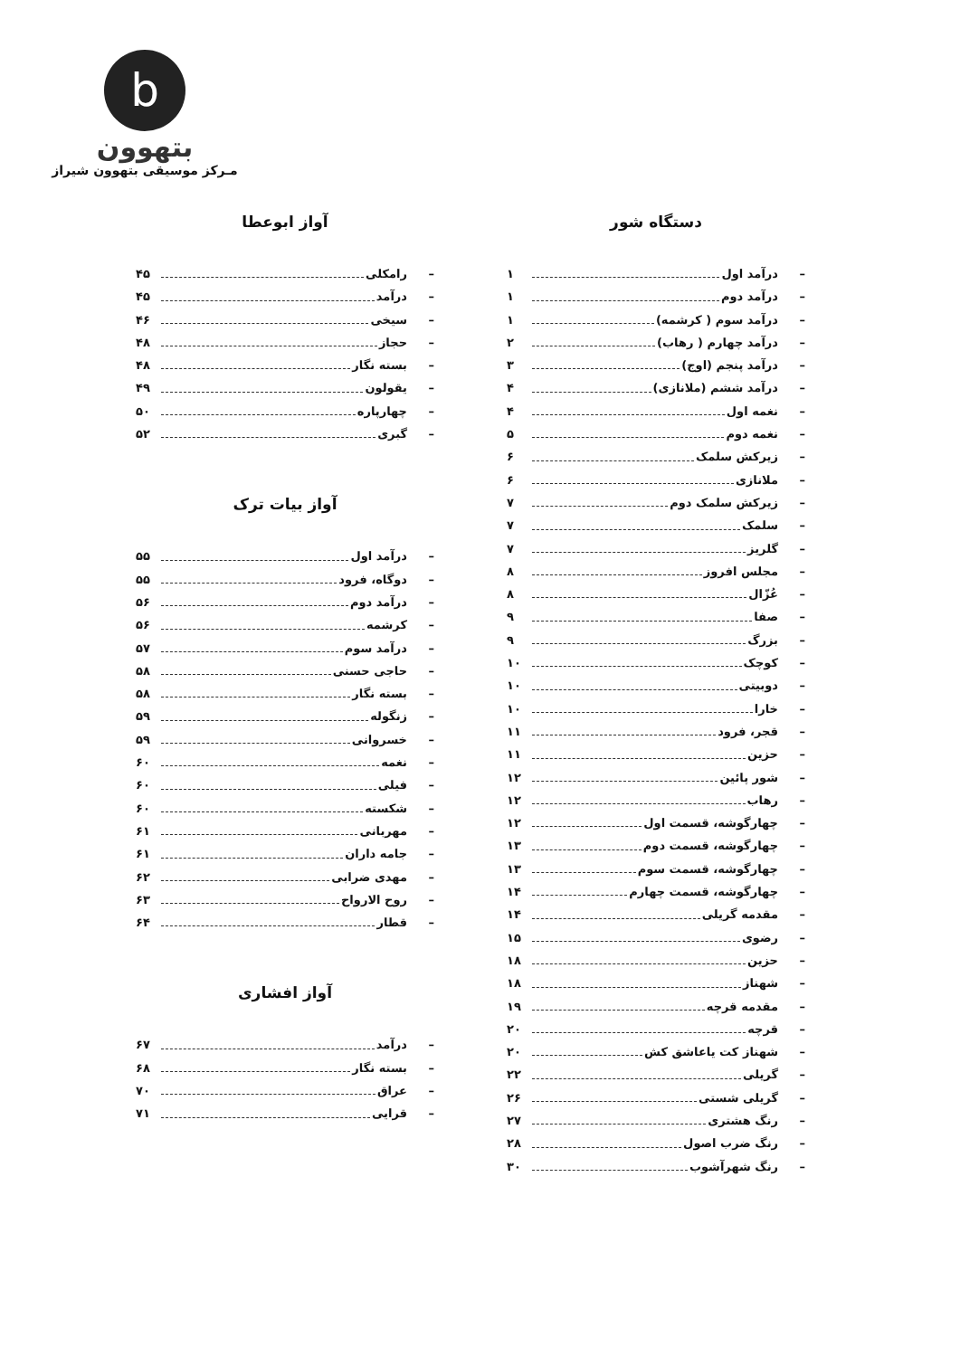b
بتهوون
مـرکز موسیقی بتهوون شیراز
دستگاه شور
– درآمد اول ۱
– درآمد دوم ۱
– درآمد سوم ( کرشمه) ۱
– درآمد چهارم ( رهاب) ۲
– درآمد پنجم (اوج) ۳
– درآمد ششم (ملانازی) ۴
– نغمه اول ۴
– نغمه دوم ۵
– زیرکش سلمک ۶
– ملانازی ۶
– زیرکش سلمک دوم ۷
– سلمک ۷
– گلریز ۷
– مجلس افروز ۸
– عُزّال ۸
– صفا ۹
– بزرگ ۹
– کوچک ۱۰
– دوبیتی ۱۰
– خارا ۱۰
– قجر، فرود ۱۱
– حزین ۱۱
– شور پائین ۱۲
– رهاب ۱۲
– چهارگوشه، قسمت اول ۱۲
– چهارگوشه، قسمت دوم ۱۳
– چهارگوشه، قسمت سوم ۱۳
– چهارگوشه، قسمت چهارم ۱۴
– مقدمه گریلی ۱۴
– رضوی ۱۵
– حزین ۱۸
– شهناز ۱۸
– مقدمه قرچه ۱۹
– قرچه ۲۰
– شهناز کت یاعاشق کش ۲۰
– گریلی ۲۲
– گریلی شستی ۲۶
– رنگ هشتری ۲۷
– رنگ ضرب اصول ۲۸
– رنگ شهرآشوب ۳۰
آواز ابوعطا
– رامکلی ۴۵
– درآمد ۴۵
– سیخی ۴۶
– حجاز ۴۸
– بسته نگار ۴۸
– یقولون ۴۹
– چهارپاره ۵۰
– گبری ۵۲
آواز بیات ترک
– درآمد اول ۵۵
– دوگاه، فرود ۵۵
– درآمد دوم ۵۶
– کرشمه ۵۶
– درآمد سوم ۵۷
– حاجی حسنی ۵۸
– بسته نگار ۵۸
– زنگوله ۵۹
– خسروانی ۵۹
– نغمه ۶۰
– فیلی ۶۰
– شکسته ۶۰
– مهربانی ۶۱
– جامه داران ۶۱
– مهدی ضرابی ۶۲
– روح الارواح ۶۳
– قطار ۶۴
آواز افشاری
– درآمد ۶۷
– بسته نگار ۶۸
– عراق ۷۰
– قرایی ۷۱